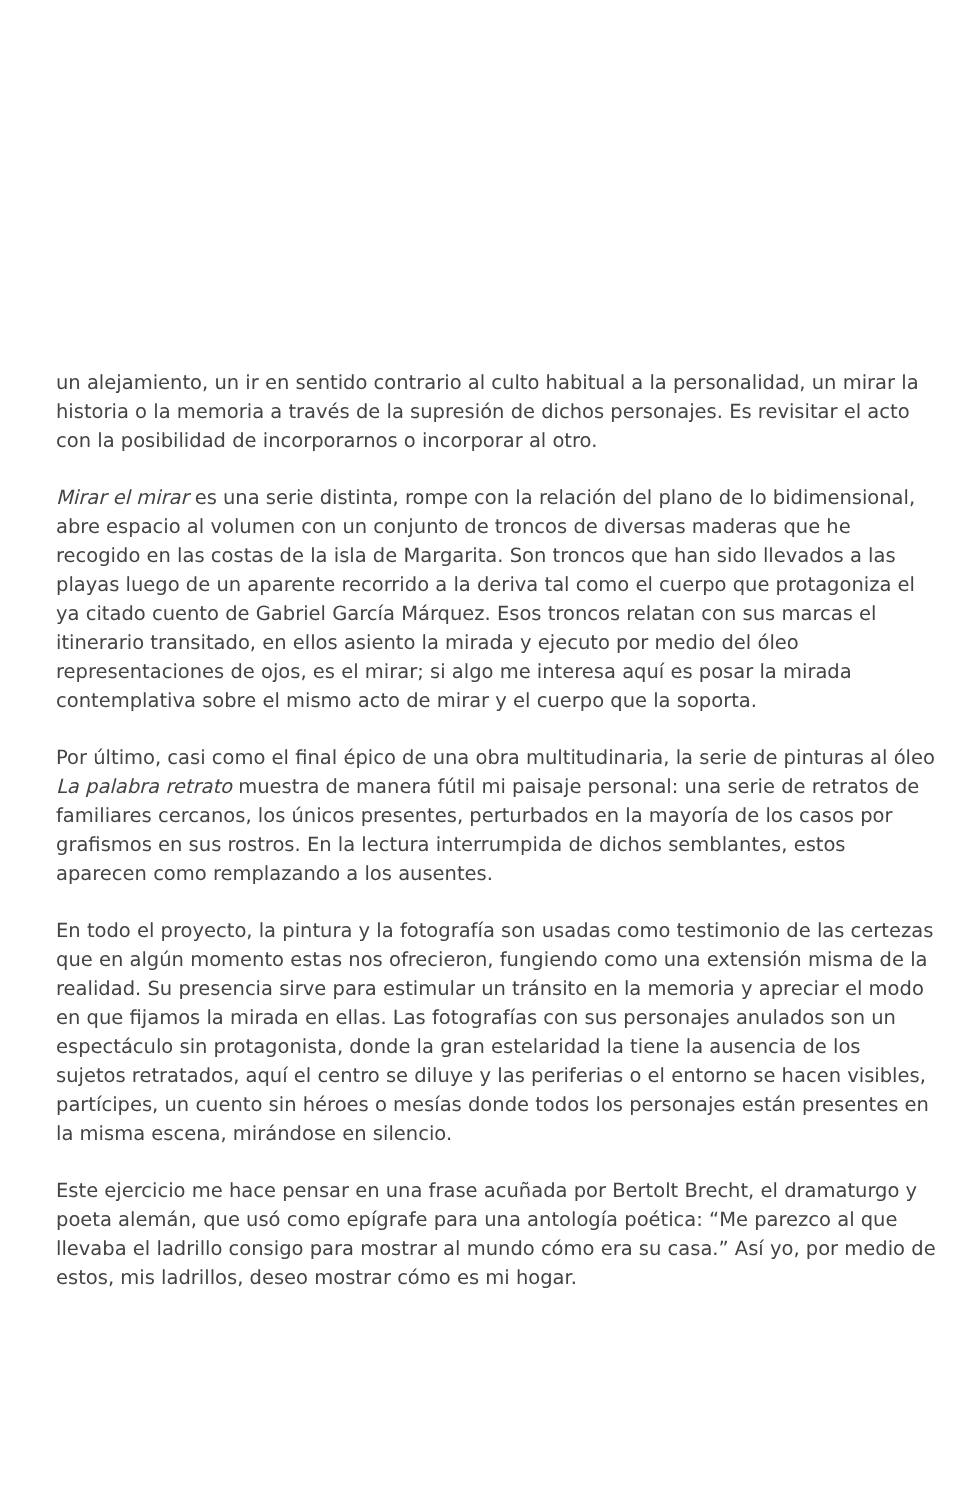un alejamiento, un ir en sentido contrario al culto habitual a la personalidad, un mirar la historia o la memoria a través de la supresión de dichos personajes. Es revisitar el acto con la posibilidad de incorporarnos o incorporar al otro.
Mirar el mirar es una serie distinta, rompe con la relación del plano de lo bidimensional, abre espacio al volumen con un conjunto de troncos de diversas maderas que he recogido en las costas de la isla de Margarita. Son troncos que han sido llevados a las playas luego de un aparente recorrido a la deriva tal como el cuerpo que protagoniza el ya citado cuento de Gabriel García Márquez. Esos troncos relatan con sus marcas el itinerario transitado, en ellos asiento la mirada y ejecuto por medio del óleo representaciones de ojos, es el mirar; si algo me interesa aquí es posar la mirada contemplativa sobre el mismo acto de mirar y el cuerpo que la soporta.
Por último, casi como el final épico de una obra multitudinaria, la serie de pinturas al óleo La palabra retrato muestra de manera fútil mi paisaje personal: una serie de retratos de familiares cercanos, los únicos presentes, perturbados en la mayoría de los casos por grafismos en sus rostros. En la lectura interrumpida de dichos semblantes, estos aparecen como remplazando a los ausentes.
En todo el proyecto, la pintura y la fotografía son usadas como testimonio de las certezas que en algún momento estas nos ofrecieron, fungiendo como una extensión misma de la realidad. Su presencia sirve para estimular un tránsito en la memoria y apreciar el modo en que fijamos la mirada en ellas. Las fotografías con sus personajes anulados son un espectáculo sin protagonista, donde la gran estelaridad la tiene la ausencia de los sujetos retratados, aquí el centro se diluye y las periferias o el entorno se hacen visibles, partícipes, un cuento sin héroes o mesías donde todos los personajes están presentes en la misma escena, mirándose en silencio.
Este ejercicio me hace pensar en una frase acuñada por Bertolt Brecht, el dramaturgo y poeta alemán, que usó como epígrafe para una antología poética: “Me parezco al que llevaba el ladrillo consigo para mostrar al mundo cómo era su casa.” Así yo, por medio de estos, mis ladrillos, deseo mostrar cómo es mi hogar.